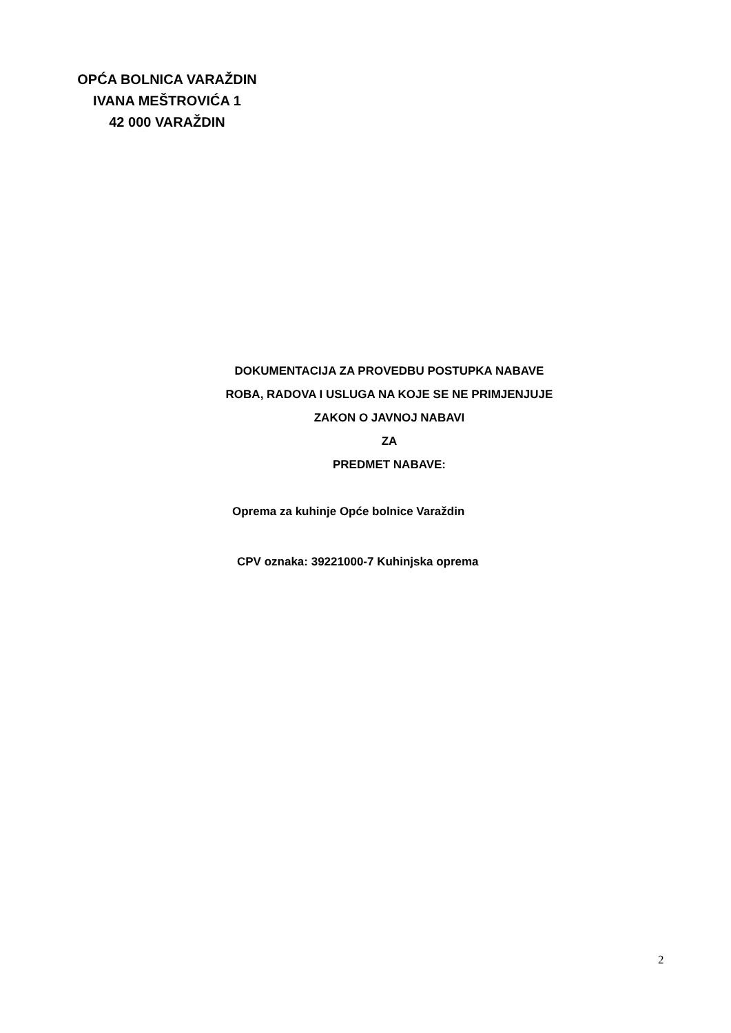OPĆA BOLNICA VARAŽDIN
IVANA MEŠTROVIĆA 1
42 000 VARAŽDIN
DOKUMENTACIJA ZA PROVEDBU POSTUPKA NABAVE
ROBA, RADOVA I USLUGA NA KOJE SE NE PRIMJENJUJE
ZAKON O JAVNOJ NABAVI
ZA
PREDMET NABAVE:
Oprema za kuhinje Opće bolnice Varaždin
CPV oznaka: 39221000-7 Kuhinjska oprema
2